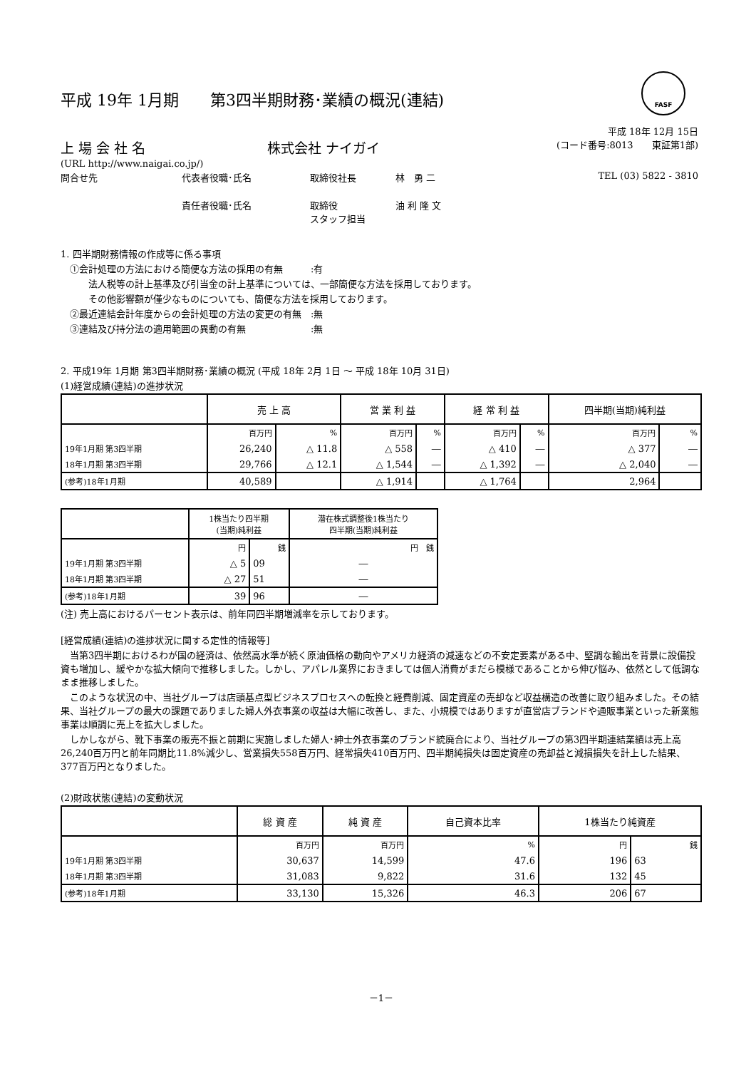FASF
平成 19年 1月期　　第3四半期財務･業績の概況(連結)
平成 18年 12月 15日
上 場 会 社 名 株式会社 ナイガイ (コード番号:8013　　東証第1部)
(URL http://www.naigai.co.jp/)
問合せ先 代表者役職･氏名 取締役社長 林　勇 二 TEL (03) 5822 - 3810
責任者役職･氏名 取締役
スタッフ担当 油 利 隆 文
1. 四半期財務情報の作成等に係る事項
　①会計処理の方法における簡便な方法の採用の有無　　　:有
　　　法人税等の計上基準及び引当金の計上基準については、一部簡便な方法を採用しております。
　　　その他影響額が僅少なものについても、簡便な方法を採用しております。
　②最近連結会計年度からの会計処理の方法の変更の有無　:無
　③連結及び持分法の適用範囲の異動の有無　　　　　　　:無
2. 平成19年 1月期 第3四半期財務･業績の概況 (平成 18年 2月 1日 ～ 平成 18年 10月 31日)
(1)経営成績(連結)の進捗状況
| | 売 上 高 | | 営 業 利 益 | | 経 常 利 益 | | 四半期(当期)純利益 | |
| --- | --- | --- | --- | --- | --- | --- | --- | --- |
| | 百万円 | % | 百万円 | % | 百万円 | % | 百万円 | % |
| 19年1月期 第3四半期 | 26,240 | △ 11.8 | △ 558 | ― | △ 410 | ― | △ 377 | ― |
| 18年1月期 第3四半期 | 29,766 | △ 12.1 | △ 1,544 | ― | △ 1,392 | ― | △ 2,040 | ― |
| (参考)18年1月期 | 40,589 | | △ 1,914 | | △ 1,764 | | 2,964 | |
| | 1株当たり四半期 (当期)純利益 | | 潜在株式調整後1株当たり 四半期(当期)純利益 |
| --- | --- | --- | --- |
| | 円 | 銭 | 円 銭 |
| 19年1月期 第3四半期 | △ 5 | 09 | ― |
| 18年1月期 第3四半期 | △ 27 | 51 | ― |
| (参考)18年1月期 | 39 | 96 | ― |
(注) 売上高におけるパーセント表示は、前年同四半期増減率を示しております。
[経営成績(連結)の進捗状況に関する定性的情報等]
　当第3四半期におけるわが国の経済は、依然高水準が続く原油価格の動向やアメリカ経済の減速などの不安定要素がある中、堅調な輸出を背景に設備投資も増加し、緩やかな拡大傾向で推移しました。しかし、アパレル業界におきましては個人消費がまだら模様であることから伸び悩み、依然として低調なまま推移しました。
　このような状況の中、当社グループは店頭基点型ビジネスプロセスへの転換と経費削減、固定資産の売却など収益構造の改善に取り組みました。その結果、当社グループの最大の課題でありました婦人外衣事業の収益は大幅に改善し、また、小規模ではありますが直営店ブランドや通販事業といった新業態事業は順調に売上を拡大しました。
　しかしながら、靴下事業の販売不振と前期に実施しました婦人･紳士外衣事業のブランド統廃合により、当社グループの第3四半期連結業績は売上高26,240百万円と前年同期比11.8%減少し、営業損失558百万円、経常損失410百万円、四半期純損失は固定資産の売却益と減損損失を計上した結果、377百万円となりました。
(2)財政状態(連結)の変動状況
| | 総 資 産 | 純 資 産 | 自己資本比率 | 1株当たり純資産 | |
| --- | --- | --- | --- | --- | --- |
| | 百万円 | 百万円 | % | 円 | 銭 |
| 19年1月期 第3四半期 | 30,637 | 14,599 | 47.6 | 196 | 63 |
| 18年1月期 第3四半期 | 31,083 | 9,822 | 31.6 | 132 | 45 |
| (参考)18年1月期 | 33,130 | 15,326 | 46.3 | 206 | 67 |
－1－